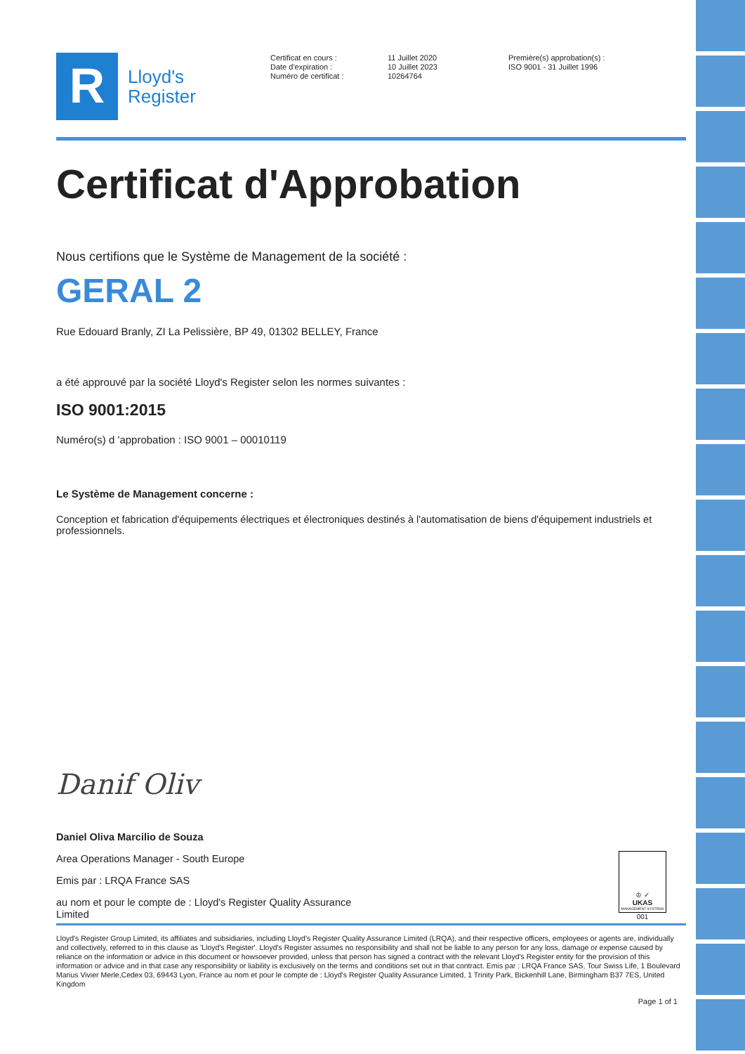R
Lloyd's
Register
Certificat en cours :
Date d'expiration :
Numéro de certificat :
11 Juillet 2020
10 Juillet 2023
10264764
Première(s) approbation(s) :
ISO 9001 - 31 Juillet 1996
Certificat d'Approbation
Nous certifions que le Système de Management de la société :
GERAL 2
Rue Edouard Branly, ZI La Pelissière, BP 49, 01302 BELLEY, France
a été approuvé par la société Lloyd's Register selon les normes suivantes :
ISO 9001:2015
Numéro(s) d 'approbation : ISO 9001 – 00010119
Le Système de Management concerne :
Conception et fabrication d'équipements électriques et électroniques destinés à l'automatisation de biens d'équipement industriels et professionnels.
Danif Oliv
Daniel Oliva Marcilio de Souza
Area Operations Manager - South Europe
Emis par : LRQA France SAS
au nom et pour le compte de : Lloyd's Register Quality Assurance
Limited
♔ ✓
UKAS
MANAGEMENT SYSTEMS
001
Lloyd's Register Group Limited, its affiliates and subsidiaries, including Lloyd's Register Quality Assurance Limited (LRQA), and their respective officers, employees or agents are, individually and collectively, referred to in this clause as 'Lloyd's Register'. Lloyd's Register assumes no responsibility and shall not be liable to any person for any loss, damage or expense caused by reliance on the information or advice in this document or howsoever provided, unless that person has signed a contract with the relevant Lloyd's Register entity for the provision of this information or advice and in that case any responsibility or liability is exclusively on the terms and conditions set out in that contract. Emis par : LRQA France SAS, Tour Swiss Life, 1 Boulevard Marius Vivier Merle,Cedex 03, 69443 Lyon, France au nom et pour le compte de : Lloyd's Register Quality Assurance Limited, 1 Trinity Park, Bickenhill Lane, Birmingham B37 7ES, United Kingdom
Page 1 of 1